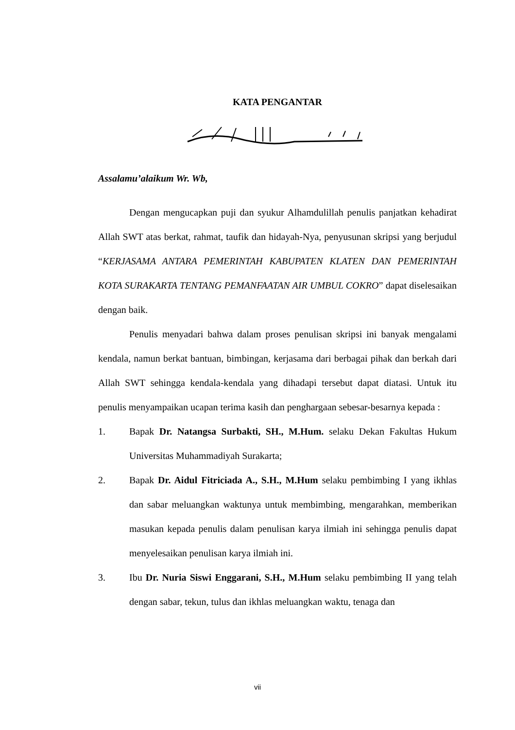KATA PENGANTAR
Assalamu’alaikum Wr. Wb,
Dengan mengucapkan puji dan syukur Alhamdulillah penulis panjatkan kehadirat Allah SWT atas berkat, rahmat, taufik dan hidayah-Nya, penyusunan skripsi yang berjudul “KERJASAMA ANTARA PEMERINTAH KABUPATEN KLATEN DAN PEMERINTAH KOTA SURAKARTA TENTANG PEMANFAATAN AIR UMBUL COKRO” dapat diselesaikan dengan baik.
Penulis menyadari bahwa dalam proses penulisan skripsi ini banyak mengalami kendala, namun berkat bantuan, bimbingan, kerjasama dari berbagai pihak dan berkah dari Allah SWT sehingga kendala-kendala yang dihadapi tersebut dapat diatasi. Untuk itu penulis menyampaikan ucapan terima kasih dan penghargaan sebesar-besarnya kepada :
1. Bapak Dr. Natangsa Surbakti, SH., M.Hum. selaku Dekan Fakultas Hukum Universitas Muhammadiyah Surakarta;
2. Bapak Dr. Aidul Fitriciada A., S.H., M.Hum selaku pembimbing I yang ikhlas dan sabar meluangkan waktunya untuk membimbing, mengarahkan, memberikan masukan kepada penulis dalam penulisan karya ilmiah ini sehingga penulis dapat menyelesaikan penulisan karya ilmiah ini.
3. Ibu Dr. Nuria Siswi Enggarani, S.H., M.Hum selaku pembimbing II yang telah dengan sabar, tekun, tulus dan ikhlas meluangkan waktu, tenaga dan
vii